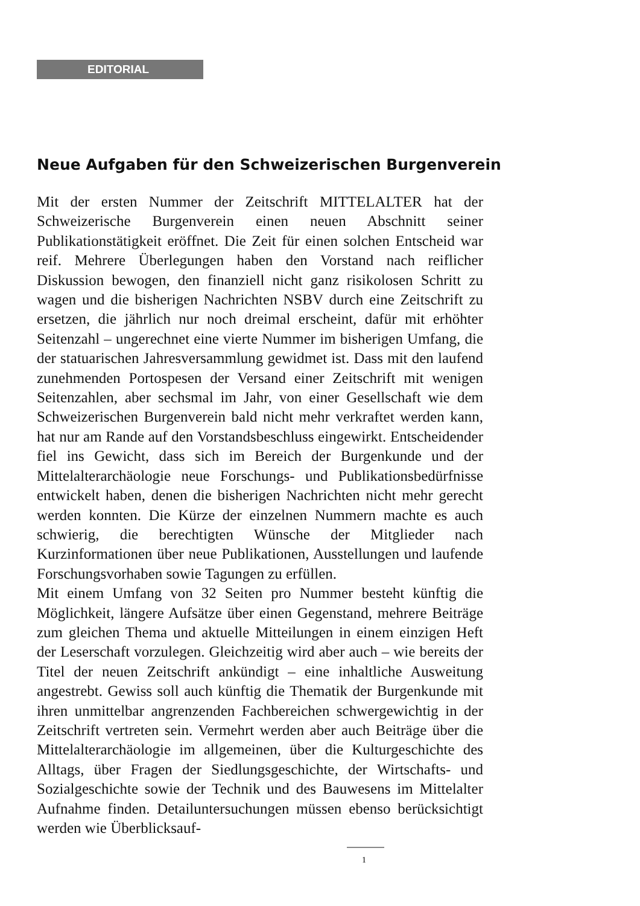EDITORIAL
Neue Aufgaben für den Schweizerischen Burgenverein
Mit der ersten Nummer der Zeitschrift MITTELALTER hat der Schweizerische Burgenverein einen neuen Abschnitt seiner Publikationstätigkeit eröffnet. Die Zeit für einen solchen Entscheid war reif. Mehrere Überlegungen haben den Vorstand nach reiflicher Diskussion bewogen, den finanziell nicht ganz risikolosen Schritt zu wagen und die bisherigen Nachrichten NSBV durch eine Zeitschrift zu ersetzen, die jährlich nur noch dreimal erscheint, dafür mit erhöhter Seitenzahl – ungerechnet eine vierte Nummer im bisherigen Umfang, die der statuarischen Jahresversammlung gewidmet ist. Dass mit den laufend zunehmenden Portospesen der Versand einer Zeitschrift mit wenigen Seitenzahlen, aber sechsmal im Jahr, von einer Gesellschaft wie dem Schweizerischen Burgenverein bald nicht mehr verkraftet werden kann, hat nur am Rande auf den Vorstandsbeschluss eingewirkt. Entscheidender fiel ins Gewicht, dass sich im Bereich der Burgenkunde und der Mittelalterarchäologie neue Forschungs- und Publikationsbedürfnisse entwickelt haben, denen die bisherigen Nachrichten nicht mehr gerecht werden konnten. Die Kürze der einzelnen Nummern machte es auch schwierig, die berechtigten Wünsche der Mitglieder nach Kurzinformationen über neue Publikationen, Ausstellungen und laufende Forschungsvorhaben sowie Tagungen zu erfüllen.
Mit einem Umfang von 32 Seiten pro Nummer besteht künftig die Möglichkeit, längere Aufsätze über einen Gegenstand, mehrere Beiträge zum gleichen Thema und aktuelle Mitteilungen in einem einzigen Heft der Leserschaft vorzulegen. Gleichzeitig wird aber auch – wie bereits der Titel der neuen Zeitschrift ankündigt – eine inhaltliche Ausweitung angestrebt. Gewiss soll auch künftig die Thematik der Burgenkunde mit ihren unmittelbar angrenzenden Fachbereichen schwergewichtig in der Zeitschrift vertreten sein. Vermehrt werden aber auch Beiträge über die Mittelalterarchäologie im allgemeinen, über die Kulturgeschichte des Alltags, über Fragen der Siedlungsgeschichte, der Wirtschafts- und Sozialgeschichte sowie der Technik und des Bauwesens im Mittelalter Aufnahme finden. Detailuntersuchungen müssen ebenso berücksichtigt werden wie Überblicksauf-
1